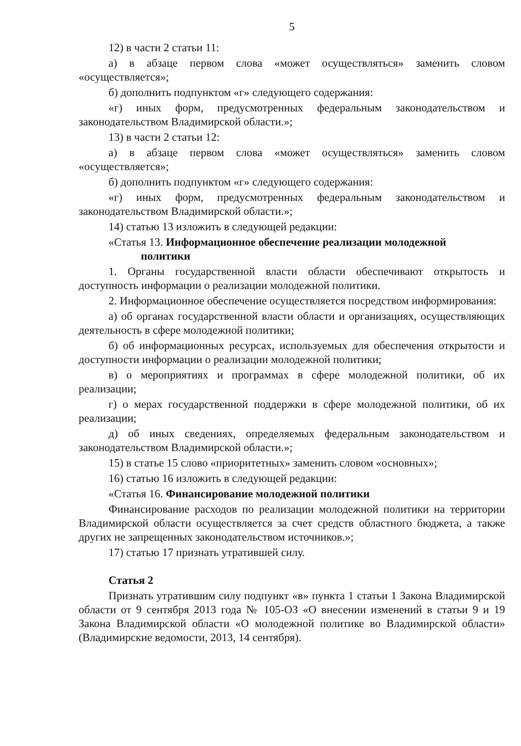5
12) в части 2 статьи 11:
а) в абзаце первом слова «может осуществляться» заменить словом «осуществляется»;
б) дополнить подпунктом «г» следующего содержания:
«г) иных форм, предусмотренных федеральным законодательством и законодательством Владимирской области.»;
13) в части 2 статьи 12:
а) в абзаце первом слова «может осуществляться» заменить словом «осуществляется»;
б) дополнить подпунктом «г» следующего содержания:
«г) иных форм, предусмотренных федеральным законодательством и законодательством Владимирской области.»;
14) статью 13 изложить в следующей редакции:
«Статья 13. Информационное обеспечение реализации молодежной
политики
1. Органы государственной власти области обеспечивают открытость и доступность информации о реализации молодежной политики.
2. Информационное обеспечение осуществляется посредством информирования:
а) об органах государственной власти области и организациях, осуществляющих деятельность в сфере молодежной политики;
б) об информационных ресурсах, используемых для обеспечения открытости и доступности информации о реализации молодежной политики;
в) о мероприятиях и программах в сфере молодежной политики, об их реализации;
г) о мерах государственной поддержки в сфере молодежной политики, об их реализации;
д) об иных сведениях, определяемых федеральным законодательством и законодательством Владимирской области.»;
15) в статье 15 слово «приоритетных» заменить словом «основных»;
16) статью 16 изложить в следующей редакции:
«Статья 16. Финансирование молодежной политики
Финансирование расходов по реализации молодежной политики на территории Владимирской области осуществляется за счет средств областного бюджета, а также других не запрещенных законодательством источников.»;
17) статью 17 признать утратившей силу.
Статья 2
Признать утратившим силу подпункт «в» пункта 1 статьи 1 Закона Владимирской области от 9 сентября 2013 года № 105-ОЗ «О внесении изменений в статьи 9 и 19 Закона Владимирской области «О молодежной политике во Владимирской области» (Владимирские ведомости, 2013, 14 сентября).